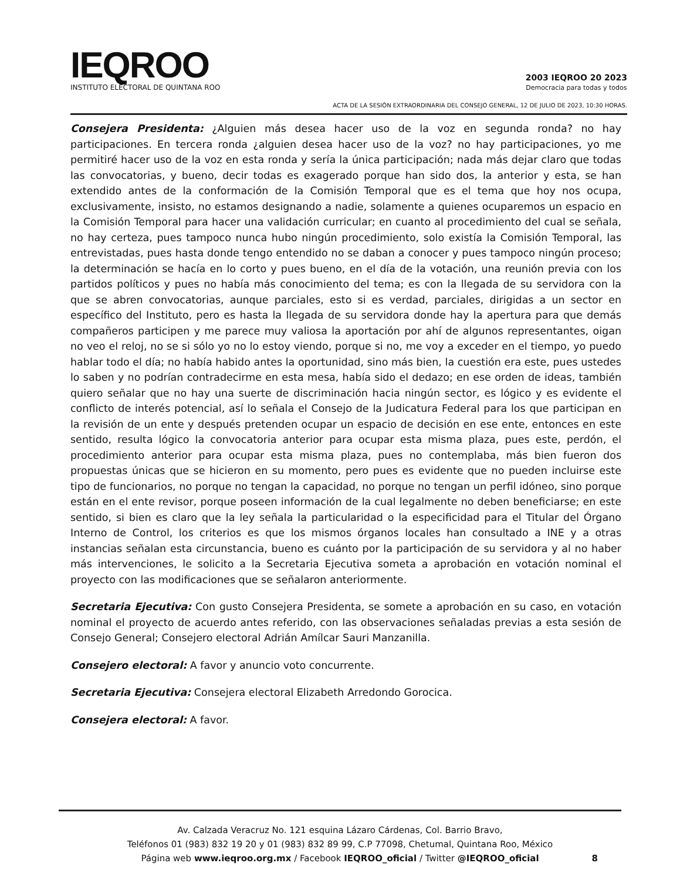IEQROO
INSTITUTO ELECTORAL DE QUINTANA ROO
2003 IEQROO 20 2023
Democracia para todas y todos
ACTA DE LA SESIÓN EXTRAORDINARIA DEL CONSEJO GENERAL, 12 DE JULIO DE 2023, 10:30 HORAS.
Consejera Presidenta: ¿Alguien más desea hacer uso de la voz en segunda ronda? no hay participaciones. En tercera ronda ¿alguien desea hacer uso de la voz? no hay participaciones, yo me permitiré hacer uso de la voz en esta ronda y sería la única participación; nada más dejar claro que todas las convocatorias, y bueno, decir todas es exagerado porque han sido dos, la anterior y esta, se han extendido antes de la conformación de la Comisión Temporal que es el tema que hoy nos ocupa, exclusivamente, insisto, no estamos designando a nadie, solamente a quienes ocuparemos un espacio en la Comisión Temporal para hacer una validación curricular; en cuanto al procedimiento del cual se señala, no hay certeza, pues tampoco nunca hubo ningún procedimiento, solo existía la Comisión Temporal, las entrevistadas, pues hasta donde tengo entendido no se daban a conocer y pues tampoco ningún proceso; la determinación se hacía en lo corto y pues bueno, en el día de la votación, una reunión previa con los partidos políticos y pues no había más conocimiento del tema; es con la llegada de su servidora con la que se abren convocatorias, aunque parciales, esto si es verdad, parciales, dirigidas a un sector en específico del Instituto, pero es hasta la llegada de su servidora donde hay la apertura para que demás compañeros participen y me parece muy valiosa la aportación por ahí de algunos representantes, oigan no veo el reloj, no se si sólo yo no lo estoy viendo, porque si no, me voy a exceder en el tiempo, yo puedo hablar todo el día; no había habido antes la oportunidad, sino más bien, la cuestión era este, pues ustedes lo saben y no podrían contradecirme en esta mesa, había sido el dedazo; en ese orden de ideas, también quiero señalar que no hay una suerte de discriminación hacia ningún sector, es lógico y es evidente el conflicto de interés potencial, así lo señala el Consejo de la Judicatura Federal para los que participan en la revisión de un ente y después pretenden ocupar un espacio de decisión en ese ente, entonces en este sentido, resulta lógico la convocatoria anterior para ocupar esta misma plaza, pues este, perdón, el procedimiento anterior para ocupar esta misma plaza, pues no contemplaba, más bien fueron dos propuestas únicas que se hicieron en su momento, pero pues es evidente que no pueden incluirse este tipo de funcionarios, no porque no tengan la capacidad, no porque no tengan un perfil idóneo, sino porque están en el ente revisor, porque poseen información de la cual legalmente no deben beneficiarse; en este sentido, si bien es claro que la ley señala la particularidad o la especificidad para el Titular del Órgano Interno de Control, los criterios es que los mismos órganos locales han consultado a INE y a otras instancias señalan esta circunstancia, bueno es cuánto por la participación de su servidora y al no haber más intervenciones, le solicito a la Secretaria Ejecutiva someta a aprobación en votación nominal el proyecto con las modificaciones que se señalaron anteriormente.
Secretaria Ejecutiva: Con gusto Consejera Presidenta, se somete a aprobación en su caso, en votación nominal el proyecto de acuerdo antes referido, con las observaciones señaladas previas a esta sesión de Consejo General; Consejero electoral Adrián Amílcar Sauri Manzanilla.
Consejero electoral: A favor y anuncio voto concurrente.
Secretaria Ejecutiva: Consejera electoral Elizabeth Arredondo Gorocica.
Consejera electoral: A favor.
Av. Calzada Veracruz No. 121 esquina Lázaro Cárdenas, Col. Barrio Bravo,
Teléfonos 01 (983) 832 19 20 y 01 (983) 832 89 99, C.P 77098, Chetumal, Quintana Roo, México
Página web www.ieqroo.org.mx / Facebook IEQROO_oficial / Twitter @IEQROO_oficial
8